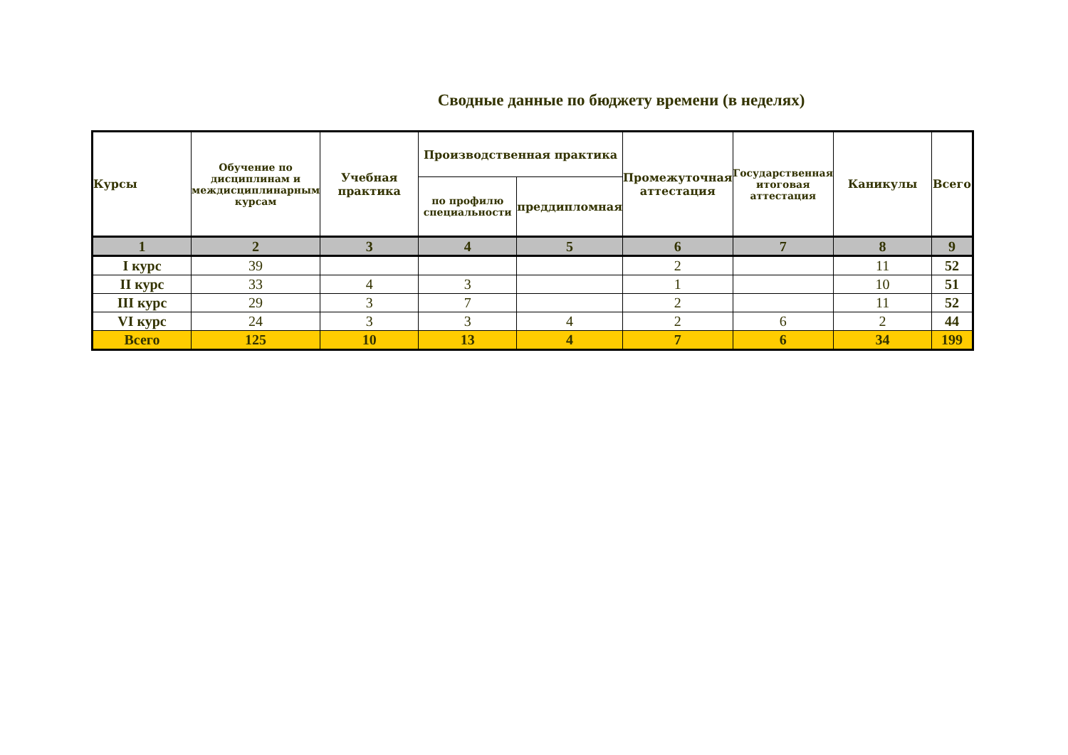Сводные данные по бюджету времени (в неделях)
| Курсы | Обучение по дисциплинам и междисциплинарным курсам | Учебная практика | Производственная практика | | Промежуточная аттестация | Государственная итоговая аттестация | Каникулы | Всего |
| --- | --- | --- | --- | --- | --- | --- | --- | --- |
| | | | по профилю специальности | преддипломная | | | | |
| 1 | 2 | 3 | 4 | 5 | 6 | 7 | 8 | 9 |
| I курс | 39 | | | | 2 | | 11 | 52 |
| II курс | 33 | 4 | 3 | | 1 | | 10 | 51 |
| III курс | 29 | 3 | 7 | | 2 | | 11 | 52 |
| VI курс | 24 | 3 | 3 | 4 | 2 | 6 | 2 | 44 |
| Всего | 125 | 10 | 13 | 4 | 7 | 6 | 34 | 199 |